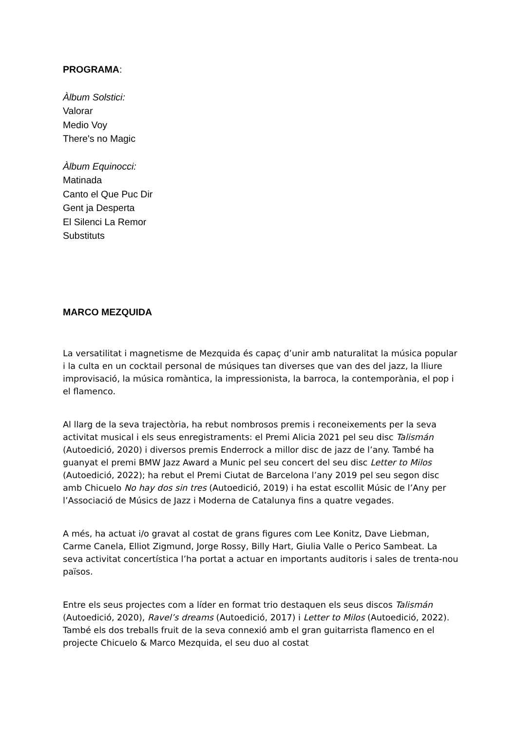PROGRAMA:
Àlbum Solstici:
Valorar
Medio Voy
There's no Magic
Àlbum Equinocci:
Matinada
Canto el Que Puc Dir
Gent ja Desperta
El Silenci La Remor
Substituts
MARCO MEZQUIDA
La versatilitat i magnetisme de Mezquida és capaç d’unir amb naturalitat la música popular i la culta en un cocktail personal de músiques tan diverses que van des del jazz, la lliure improvisació, la música romàntica, la impressionista, la barroca, la contemporània, el pop i el flamenco.
Al llarg de la seva trajectòria, ha rebut nombrosos premis i reconeixements per la seva activitat musical i els seus enregistraments: el Premi Alicia 2021 pel seu disc Talismán (Autoedició, 2020) i diversos premis Enderrock a millor disc de jazz de l’any. També ha guanyat el premi BMW Jazz Award a Munic pel seu concert del seu disc Letter to Milos (Autoedició, 2022); ha rebut el Premi Ciutat de Barcelona l’any 2019 pel seu segon disc amb Chicuelo No hay dos sin tres (Autoedició, 2019) i ha estat escollit Músic de l’Any per l’Associació de Músics de Jazz i Moderna de Catalunya fins a quatre vegades.
A més, ha actuat i/o gravat al costat de grans figures com Lee Konitz, Dave Liebman, Carme Canela, Elliot Zigmund, Jorge Rossy, Billy Hart, Giulia Valle o Perico Sambeat. La seva activitat concertística l’ha portat a actuar en importants auditoris i sales de trenta-nou països.
Entre els seus projectes com a líder en format trio destaquen els seus discos Talismán (Autoedició, 2020), Ravel’s dreams (Autoedició, 2017) i Letter to Milos (Autoedició, 2022). També els dos treballs fruit de la seva connexió amb el gran guitarrista flamenco en el projecte Chicuelo & Marco Mezquida, el seu duo al costat